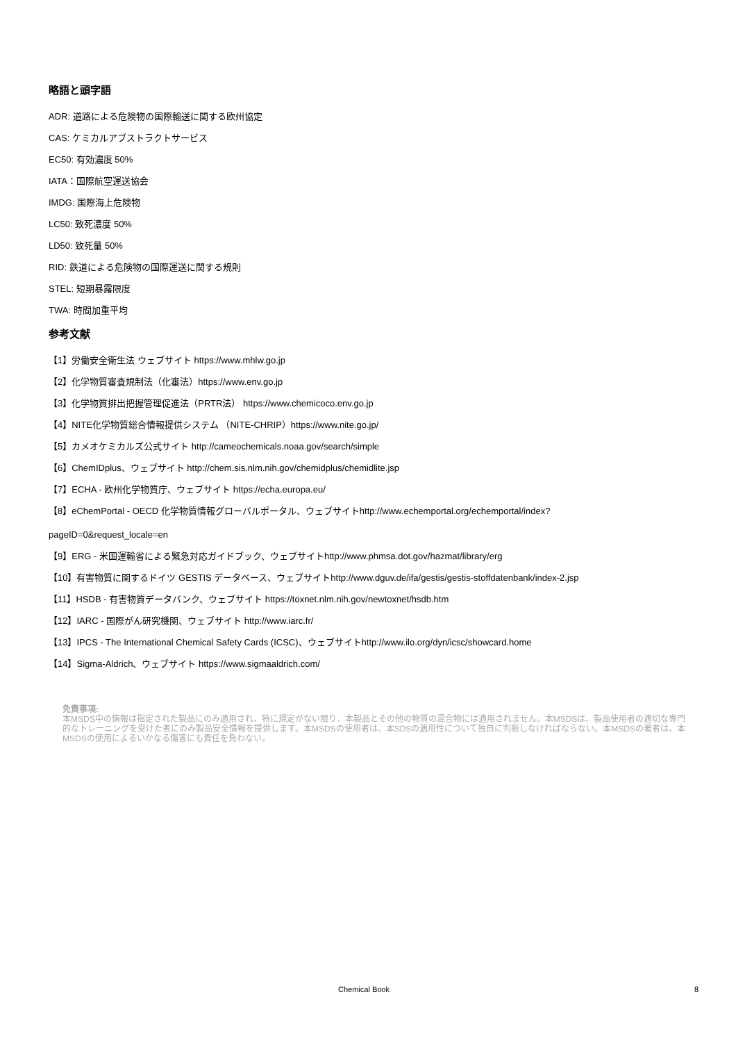略語と頭字語
ADR: 道路による危険物の国際輸送に関する欧州協定
CAS: ケミカルアブストラクトサービス
EC50: 有効濃度 50%
IATA：国際航空運送協会
IMDG: 国際海上危険物
LC50: 致死濃度 50%
LD50: 致死量 50%
RID: 鉄道による危険物の国際運送に関する規則
STEL: 短期暴露限度
TWA: 時間加重平均
参考文献
【1】労働安全衛生法 ウェブサイト https://www.mhlw.go.jp
【2】化学物質審査規制法（化審法）https://www.env.go.jp
【3】化学物質排出把握管理促進法（PRTR法） https://www.chemicoco.env.go.jp
【4】NITE化学物質総合情報提供システム （NITE-CHRIP）https://www.nite.go.jp/
【5】カメオケミカルズ公式サイト http://cameochemicals.noaa.gov/search/simple
【6】ChemIDplus、ウェブサイト http://chem.sis.nlm.nih.gov/chemidplus/chemidlite.jsp
【7】ECHA - 欧州化学物質庁、ウェブサイト https://echa.europa.eu/
【8】eChemPortal - OECD 化学物質情報グローバルポータル、ウェブサイトhttp://www.echemportal.org/echemportal/index?
pageID=0&request_locale=en
【9】ERG - 米国運輸省による緊急対応ガイドブック、ウェブサイトhttp://www.phmsa.dot.gov/hazmat/library/erg
【10】有害物質に関するドイツ GESTIS データベース、ウェブサイトhttp://www.dguv.de/ifa/gestis/gestis-stoffdatenbank/index-2.jsp
【11】HSDB - 有害物質データバンク、ウェブサイト https://toxnet.nlm.nih.gov/newtoxnet/hsdb.htm
【12】IARC - 国際がん研究機関、ウェブサイト http://www.iarc.fr/
【13】IPCS - The International Chemical Safety Cards (ICSC)、ウェブサイトhttp://www.ilo.org/dyn/icsc/showcard.home
【14】Sigma-Aldrich、ウェブサイト https://www.sigmaaldrich.com/
免責事項:
本MSDS中の情報は指定された製品にのみ適用され、特に規定がない限り、本製品とその他の物質の混合物には適用されません。本MSDSは、製品使用者の適切な専門的なトレーニングを受けた者にのみ製品安全情報を提供します。本MSDSの使用者は、本SDSの適用性について独自に判断しなければならない。本MSDSの著者は、本MSDSの使用によるいかなる傷害にも責任を負わない。
Chemical Book 8